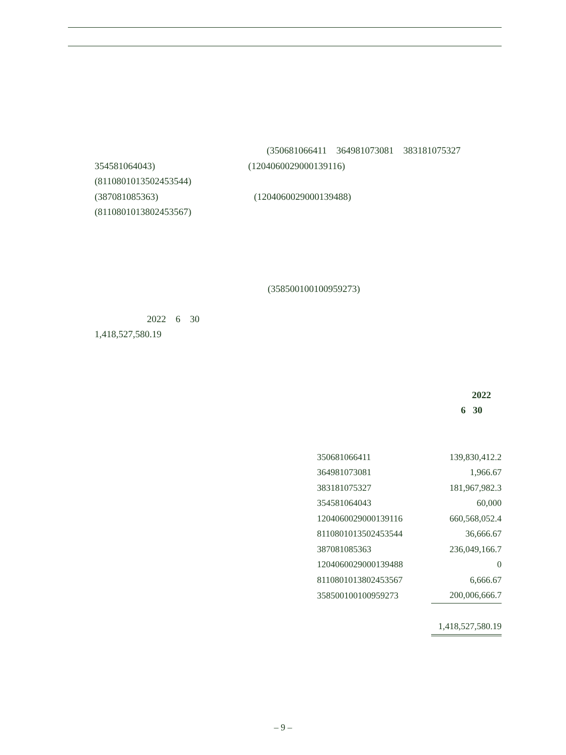(350681066411 364981073081 383181075327
354581064043) (1204060029000139116)
(81108010135024535​44)
(387081085363) (1204060029000139488)
(81108010138024535​67)
(358500100100959273)
2022 6 30
1,418,527,580.19
2022
6 30
| 350681066411 | 139,830,412.2 |
| 364981073081 | 1,966.67 |
| 383181075327 | 181,967,982.3 |
| 354581064043 | 60,000 |
| 1204060029000139116 | 660,568,052.4 |
| 81108010135024535​44 | 36,666.67 |
| 387081085363 | 236,049,166.7 |
| 1204060029000139488 | 0 |
| 81108010138024535​67 | 6,666.67 |
| 358500100100959273 | 200,006,666.7 |
| | 1,418,527,580.19 |
– 9 –